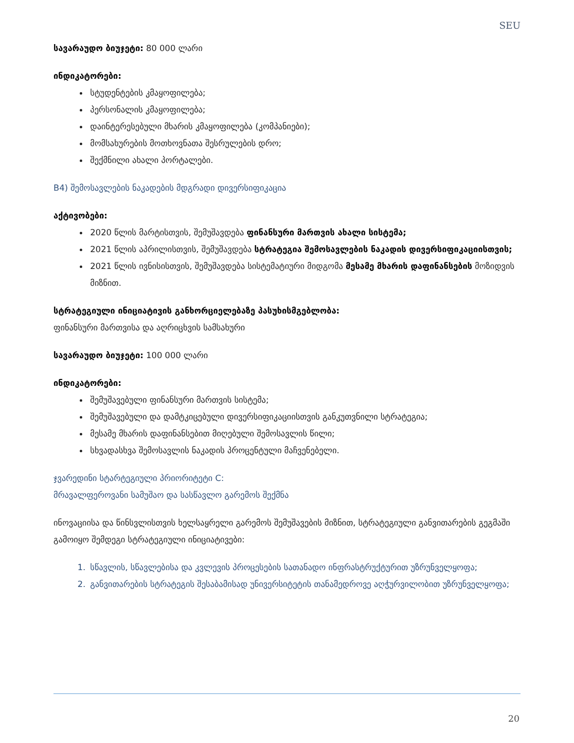SEU
სავარაუდო ბიუჯეტი: 80 000 ლარი
ინდიკატორები:
სტუდენტების კმაყოფილება;
პერსონალის კმაყოფილება;
დაინტერესებული მხარის კმაყოფილება (კომპანიები);
მომსახურების მოთხოვნათა შესრულების დრო;
შექმნილი ახალი პორტალები.
B4) შემოსავლების ნაკადების მდგრადი დივერსიფიკაცია
აქტივობები:
2020 წლის მარტისთვის, შემუშავდება ფინანსური მართვის ახალი სისტემა;
2021 წლის აპრილისთვის, შემუშავდება სტრატეგია შემოსავლების ნაკადის დივერსიფიკაციისთვის;
2021 წლის ივნისისთვის, შემუშავდება სისტემატიური მიდგომა მესამე მხარის დაფინანსების მოზიდვის მიზნით.
სტრატეგიული ინიციატივის განხორციელებაზე პასუხისმგებლობა:
ფინანსური მართვისა და აღრიცხვის სამსახური
სავარაუდო ბიუჯეტი: 100 000 ლარი
ინდიკატორები:
შემუშავებული ფინანსური მართვის სისტემა;
შემუშავებული და დამტკიცებული დივერსიფიკაციისთვის განკუთვნილი სტრატეგია;
მესამე მხარის დაფინანსებით მიღებული შემოსავლის წილი;
სხვადასხვა შემოსავლის ნაკადის პროცენტული მაჩვენებელი.
ჯვარედინი სტარტეგიული პრიორიტეტი C:
მრავალფეროვანი სამუშაო და სასწავლო გარემოს შექმნა
ინოვაციისა და წინსვლისთვის ხელსაყრელი გარემოს შემუშავების მიზნით, სტრატეგიული განვითარების გეგმაში გამოიყო შემდეგი სტრატეგიული ინიციატივები:
1. სწავლის, სწავლებისა და კვლევის პროცესების სათანადო ინფრასტრუქტურით უზრუნველყოფა;
2. განვითარების სტრატეგის შესაბამისად უნივერსიტეტის თანამედროვე აღჭურვილობით უზრუნველყოფა;
20